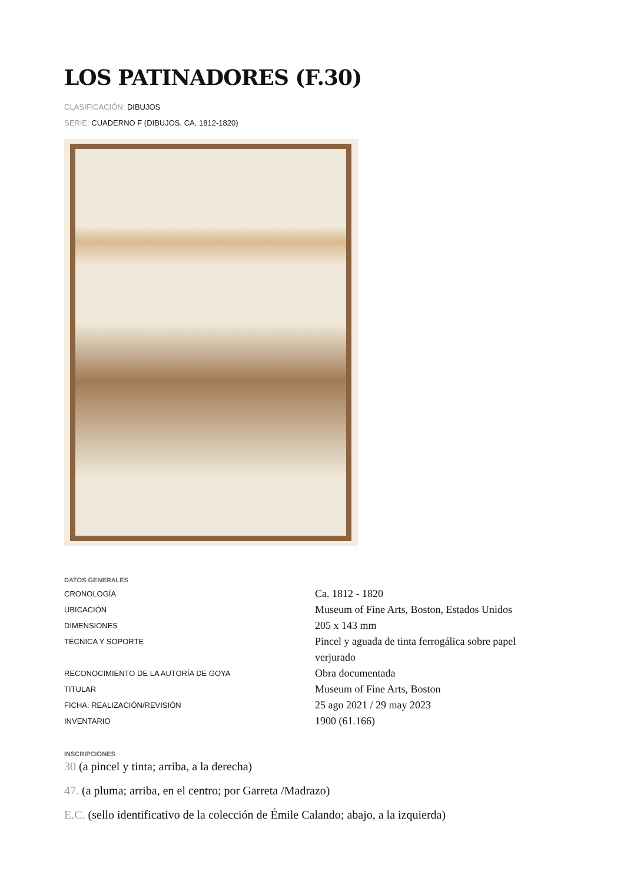LOS PATINADORES (F.30)
CLASIFICACIÓN: DIBUJOS
SERIE: CUADERNO F (DIBUJOS, CA. 1812-1820)
DATOS GENERALES
| CRONOLOGÍA | Ca. 1812 - 1820 |
| UBICACIÓN | Museum of Fine Arts, Boston, Estados Unidos |
| DIMENSIONES | 205 x 143 mm |
| TÉCNICA Y SOPORTE | Pincel y aguada de tinta ferrogálica sobre papel verjurado |
| RECONOCIMIENTO DE LA AUTORÍA DE GOYA | Obra documentada |
| TITULAR | Museum of Fine Arts, Boston |
| FICHA: REALIZACIÓN/REVISIÓN | 25 ago 2021 / 29 may 2023 |
| INVENTARIO | 1900 (61.166) |
INSCRIPCIONES
30 (a pincel y tinta; arriba, a la derecha)
47. (a pluma; arriba, en el centro; por Garreta /Madrazo)
E.C. (sello identificativo de la colección de Émile Calando; abajo, a la izquierda)